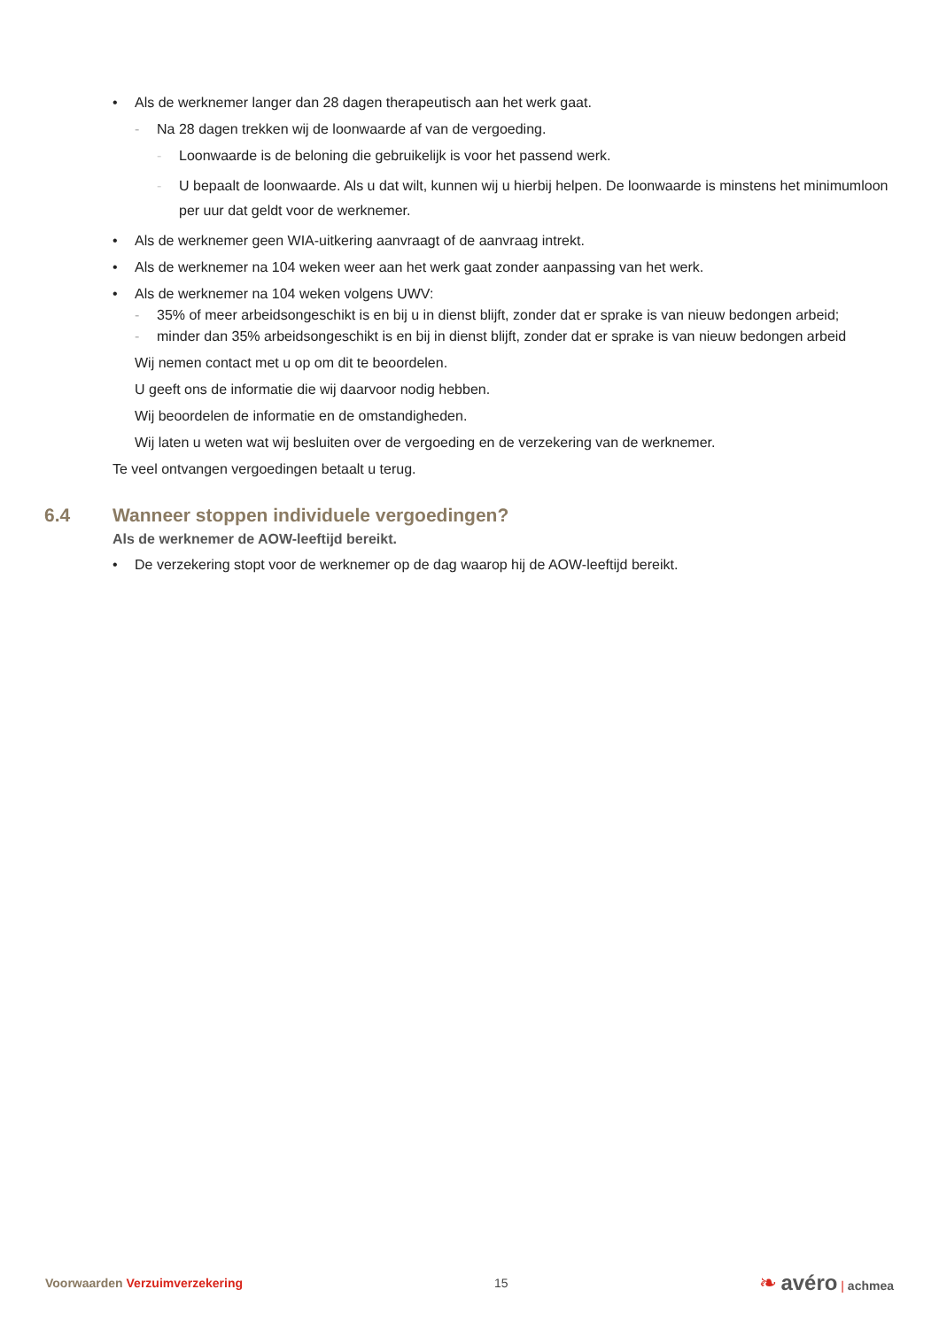• Als de werknemer langer dan 28 dagen therapeutisch aan het werk gaat.
- Na 28 dagen trekken wij de loonwaarde af van de vergoeding.
- Loonwaarde is de beloning die gebruikelijk is voor het passend werk.
- U bepaalt de loonwaarde. Als u dat wilt, kunnen wij u hierbij helpen. De loonwaarde is minstens het minimumloon per uur dat geldt voor de werknemer.
• Als de werknemer geen WIA-uitkering aanvraagt of de aanvraag intrekt.
• Als de werknemer na 104 weken weer aan het werk gaat zonder aanpassing van het werk.
• Als de werknemer na 104 weken volgens UWV:
- 35% of meer arbeidsongeschikt is en bij u in dienst blijft, zonder dat er sprake is van nieuw bedongen arbeid;
- minder dan 35% arbeidsongeschikt is en bij in dienst blijft, zonder dat er sprake is van nieuw bedongen arbeid
Wij nemen contact met u op om dit te beoordelen.
U geeft ons de informatie die wij daarvoor nodig hebben.
Wij beoordelen de informatie en de omstandigheden.
Wij laten u weten wat wij besluiten over de vergoeding en de verzekering van de werknemer.
Te veel ontvangen vergoedingen betaalt u terug.
6.4 Wanneer stoppen individuele vergoedingen?
Als de werknemer de AOW-leeftijd bereikt.
• De verzekering stopt voor de werknemer op de dag waarop hij de AOW-leeftijd bereikt.
Voorwaarden Verzuimverzekering 15
❧ avéro | achmea